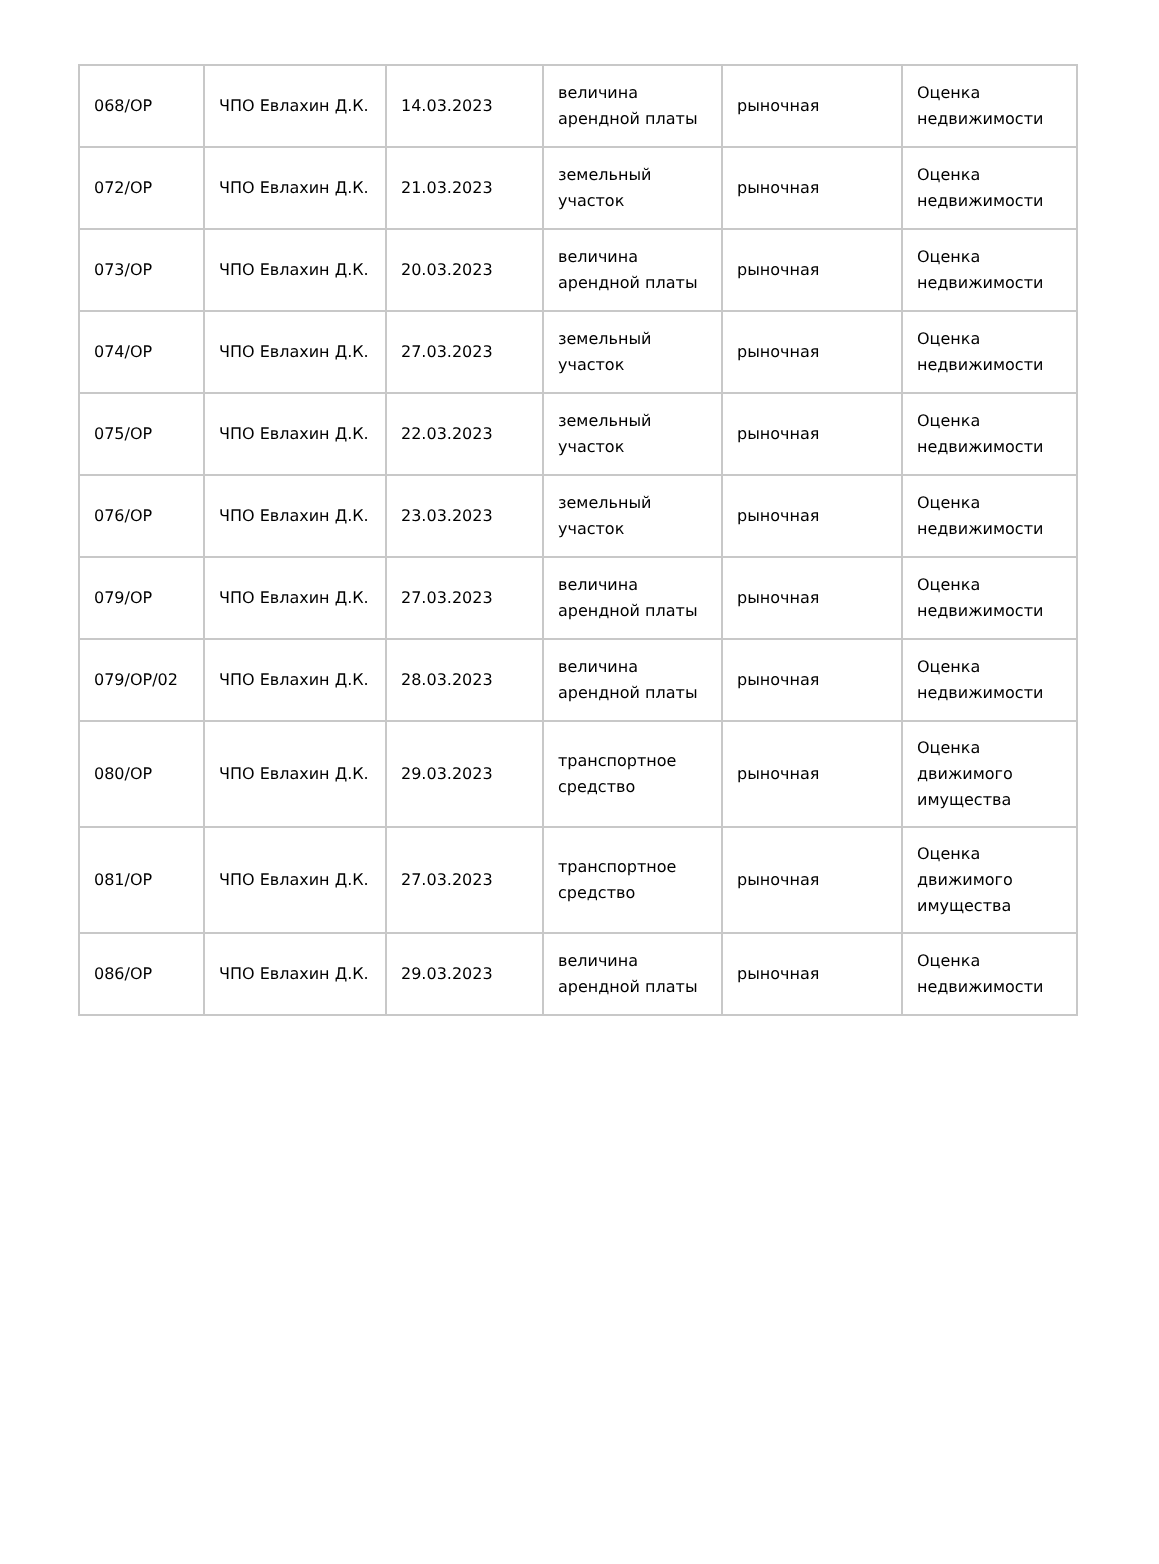| 068/ОР | ЧПО Евлахин Д.К. | 14.03.2023 | величина арендной платы | рыночная | Оценка недвижимости |
| 072/ОР | ЧПО Евлахин Д.К. | 21.03.2023 | земельный участок | рыночная | Оценка недвижимости |
| 073/ОР | ЧПО Евлахин Д.К. | 20.03.2023 | величина арендной платы | рыночная | Оценка недвижимости |
| 074/ОР | ЧПО Евлахин Д.К. | 27.03.2023 | земельный участок | рыночная | Оценка недвижимости |
| 075/ОР | ЧПО Евлахин Д.К. | 22.03.2023 | земельный участок | рыночная | Оценка недвижимости |
| 076/ОР | ЧПО Евлахин Д.К. | 23.03.2023 | земельный участок | рыночная | Оценка недвижимости |
| 079/ОР | ЧПО Евлахин Д.К. | 27.03.2023 | величина арендной платы | рыночная | Оценка недвижимости |
| 079/ОР/02 | ЧПО Евлахин Д.К. | 28.03.2023 | величина арендной платы | рыночная | Оценка недвижимости |
| 080/ОР | ЧПО Евлахин Д.К. | 29.03.2023 | транспортное средство | рыночная | Оценка движимого имущества |
| 081/ОР | ЧПО Евлахин Д.К. | 27.03.2023 | транспортное средство | рыночная | Оценка движимого имущества |
| 086/ОР | ЧПО Евлахин Д.К. | 29.03.2023 | величина арендной платы | рыночная | Оценка недвижимости |